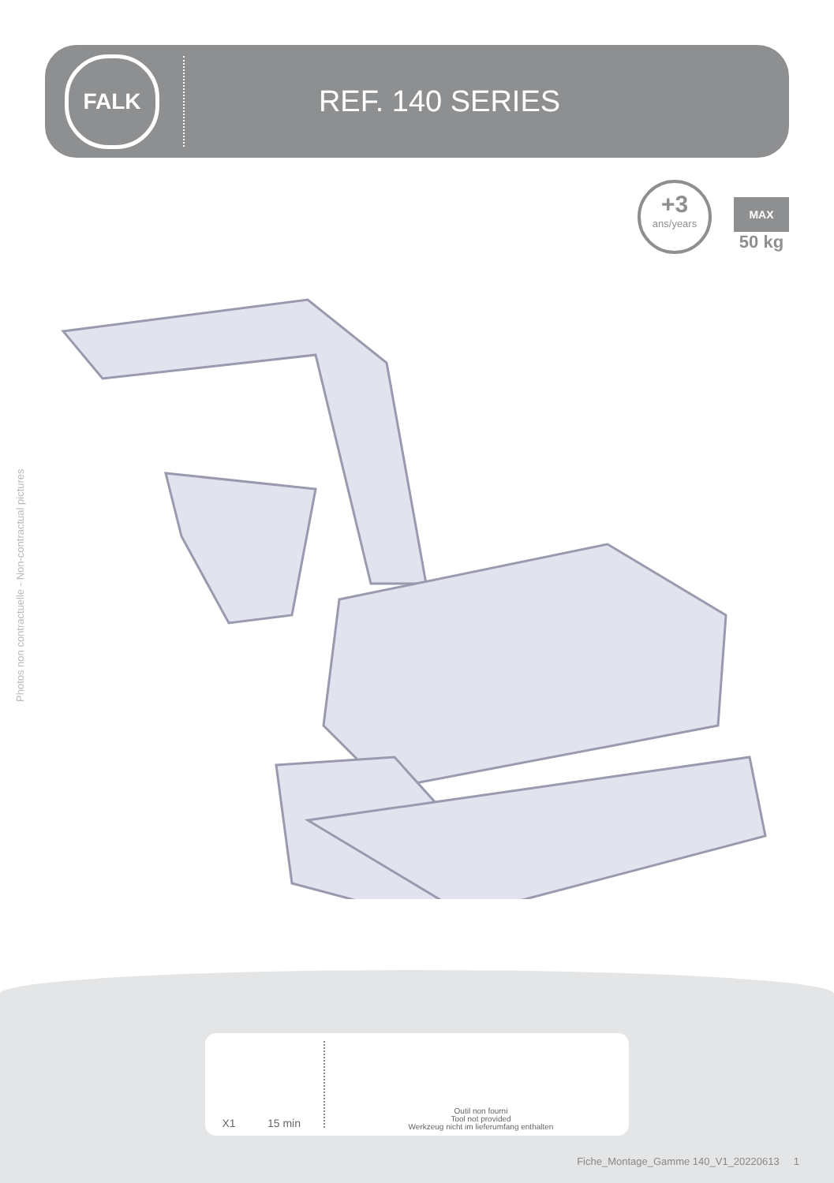FALK
REF. 140 SERIES
+3
ans/years
MAX
50 kg
Photos non contractuelle - Non-contractual pictures
X1
15 min
Outil non fourni
Tool not provided
Werkzeug nicht im lieferumfang enthalten
Fiche_Montage_Gamme 140_V1_20220613 1